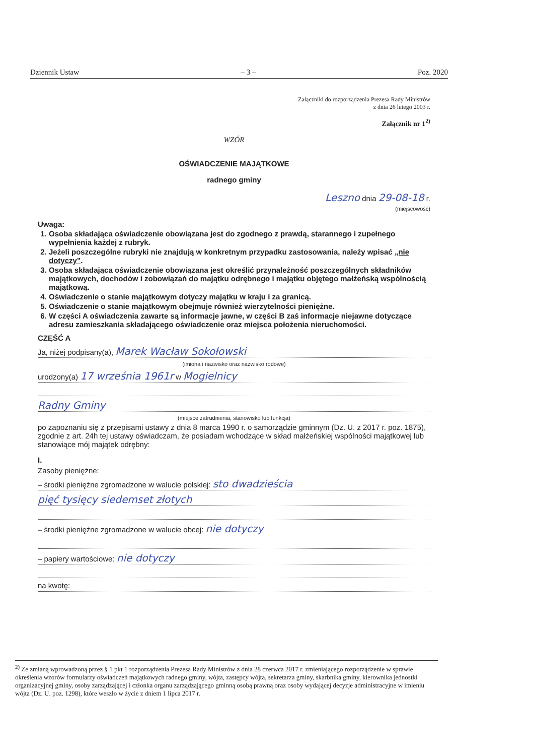Dziennik Ustaw – 3 – Poz. 2020
Załączniki do rozporządzenia Prezesa Rady Ministrów
z dnia 26 lutego 2003 r.
Załącznik nr 1<sup>2)</sup>
WZÓR
OŚWIADCZENIE MAJĄTKOWE
radnego gminy
Leszno dnia 29-08-18 r.
(miejscowość)
Uwaga:
1. Osoba składająca oświadczenie obowiązana jest do zgodnego z prawdą, starannego i zupełnego wypełnienia każdej z rubryk.
2. Jeżeli poszczególne rubryki nie znajdują w konkretnym przypadku zastosowania, należy wpisać „nie dotyczy”.
3. Osoba składająca oświadczenie obowiązana jest określić przynależność poszczególnych składników majątkowych, dochodów i zobowiązań do majątku odrębnego i majątku objętego małżeńską wspólnością majątkową.
4. Oświadczenie o stanie majątkowym dotyczy majątku w kraju i za granicą.
5. Oświadczenie o stanie majątkowym obejmuje również wierzytelności pieniężne.
6. W części A oświadczenia zawarte są informacje jawne, w części B zaś informacje niejawne dotyczące adresu zamieszkania składającego oświadczenie oraz miejsca położenia nieruchomości.
CZĘŚĆ A
Ja, niżej podpisany(a), Marek Wacław Sokołowski
(imiona i nazwisko oraz nazwisko rodowe)
urodzony(a) 17 września 1961r w Mogielnicy
Radny Gminy
(miejsce zatrudnienia, stanowisko lub funkcja)
po zapoznaniu się z przepisami ustawy z dnia 8 marca 1990 r. o samorządzie gminnym (Dz. U. z 2017 r. poz. 1875), zgodnie z art. 24h tej ustawy oświadczam, że posiadam wchodzące w skład małżeńskiej wspólności majątkowej lub stanowiące mój majątek odrębny:
I.
Zasoby pieniężne:
– środki pieniężne zgromadzone w walucie polskiej: sto dwadzieścia
pięć tysięcy siedemset złotych
– środki pieniężne zgromadzone w walucie obcej: nie dotyczy
– papiery wartościowe: nie dotyczy
na kwotę:
<sup>2)</sup> Ze zmianą wprowadzoną przez § 1 pkt 1 rozporządzenia Prezesa Rady Ministrów z dnia 28 czerwca 2017 r. zmieniającego rozporządzenie w sprawie określenia wzorów formularzy oświadczeń majątkowych radnego gminy, wójta, zastępcy wójta, sekretarza gminy, skarbnika gminy, kierownika jednostki organizacyjnej gminy, osoby zarządzającej i członka organu zarządzającego gminną osobą prawną oraz osoby wydającej decyzje administracyjne w imieniu wójta (Dz. U. poz. 1298), które weszło w życie z dniem 1 lipca 2017 r.